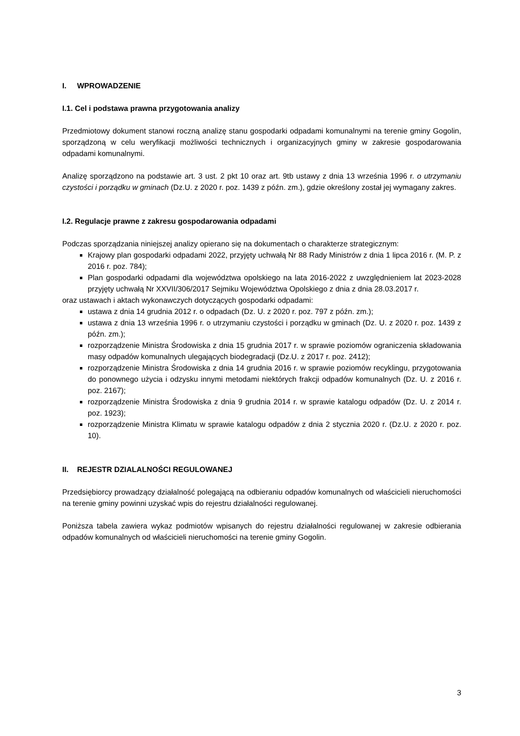I. WPROWADZENIE
I.1. Cel i podstawa prawna przygotowania analizy
Przedmiotowy dokument stanowi roczną analizę stanu gospodarki odpadami komunalnymi na terenie gminy Gogolin, sporządzoną w celu weryfikacji możliwości technicznych i organizacyjnych gminy w zakresie gospodarowania odpadami komunalnymi.
Analizę sporządzono na podstawie art. 3 ust. 2 pkt 10 oraz art. 9tb ustawy z dnia 13 września 1996 r. o utrzymaniu czystości i porządku w gminach (Dz.U. z 2020 r. poz. 1439 z późn. zm.), gdzie określony został jej wymagany zakres.
I.2. Regulacje prawne z zakresu gospodarowania odpadami
Podczas sporządzania niniejszej analizy opierano się na dokumentach o charakterze strategicznym:
Krajowy plan gospodarki odpadami 2022, przyjęty uchwałą Nr 88 Rady Ministrów z dnia 1 lipca 2016 r. (M. P. z 2016 r. poz. 784);
Plan gospodarki odpadami dla województwa opolskiego na lata 2016-2022 z uwzględnieniem lat 2023-2028 przyjęty uchwałą Nr XXVII/306/2017 Sejmiku Województwa Opolskiego z dnia z dnia 28.03.2017 r.
oraz ustawach i aktach wykonawczych dotyczących gospodarki odpadami:
ustawa z dnia 14 grudnia 2012 r. o odpadach (Dz. U. z 2020 r. poz. 797 z późn. zm.);
ustawa z dnia 13 września 1996 r. o utrzymaniu czystości i porządku w gminach (Dz. U. z 2020 r. poz. 1439 z późn. zm.);
rozporządzenie Ministra Środowiska z dnia 15 grudnia 2017 r. w sprawie poziomów ograniczenia składowania masy odpadów komunalnych ulegających biodegradacji (Dz.U. z 2017 r. poz. 2412);
rozporządzenie Ministra Środowiska z dnia 14 grudnia 2016 r. w sprawie poziomów recyklingu, przygotowania do ponownego użycia i odzysku innymi metodami niektórych frakcji odpadów komunalnych (Dz. U. z 2016 r. poz. 2167);
rozporządzenie Ministra Środowiska z dnia 9 grudnia 2014 r. w sprawie katalogu odpadów (Dz. U. z 2014 r. poz. 1923);
rozporządzenie Ministra Klimatu w sprawie katalogu odpadów z dnia 2 stycznia 2020 r. (Dz.U. z 2020 r. poz. 10).
II. REJESTR DZIALALNOŚCI REGULOWANEJ
Przedsiębiorcy prowadzący działalność polegającą na odbieraniu odpadów komunalnych od właścicieli nieruchomości na terenie gminy powinni uzyskać wpis do rejestru działalności regulowanej.
Poniższa tabela zawiera wykaz podmiotów wpisanych do rejestru działalności regulowanej w zakresie odbierania odpadów komunalnych od właścicieli nieruchomości na terenie gminy Gogolin.
3